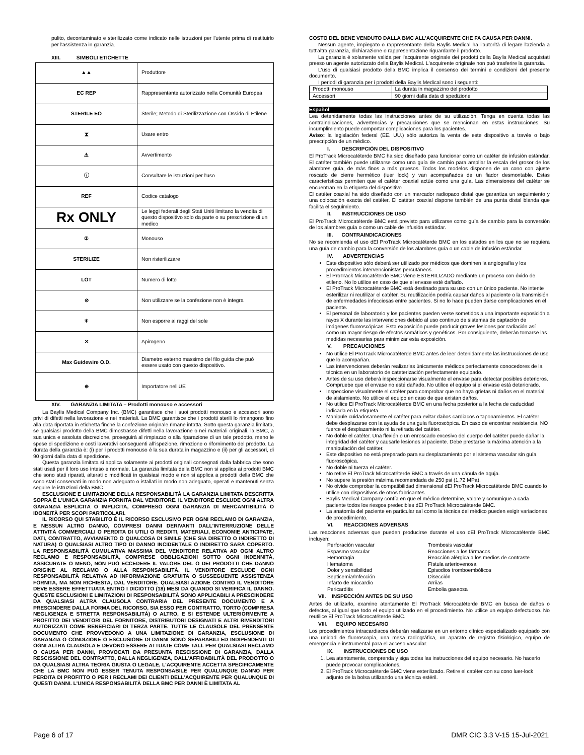pulito, decontaminato e sterilizzato come indicato nelle istruzioni per l'utente prima di restituirlo per l'assistenza in garanzia.
XIII. SIMBOLI ETICHETTE
| ▲▲ | Produttore |
| EC REP | Rappresentante autorizzato nella Comunità Europea |
| STERILE EO | Sterile; Metodo di Sterilizzazione con Ossido di Etilene |
| ⧗ | Usare entro |
| ⚠ | Avvertimento |
| ⓘ | Consultare le istruzioni per l'uso |
| REF | Codice catalogo |
| Rx ONLY | Le leggi federali degli Stati Uniti limitano la vendita di questo dispositivo solo da parte o su prescrizione di un medico |
| ② | Monouso |
| STERILIZE | Non risterilizzare |
| LOT | Numero di lotto |
| ⊘ | Non utilizzare se la confezione non è integra |
| ☀ | Non esporre ai raggi del sole |
| ✕ | Apirogeno |
| Max Guidewire O.D. | Diametro esterno massimo del filo guida che può essere usato con questo dispositivo. |
| ⊕ | Importatore nell'UE |
XIV. GARANZIA LIMITATA – Prodotti monouso e accessori
La Baylis Medical Company Inc. (BMC) garantisce che i suoi prodotti monouso e accessori sono privi di difetti nella lavorazione e nei materiali. La BMC garantisce che i prodotti sterili lo rimangono fino alla data riportata in etichetta finché la confezione originale rimane intatta. Sotto questa garanzia limitata, se qualsiasi prodotto della BMC dimostrasse difetti nella lavorazione o nei materiali originali, la BMC, a sua unica e assoluta discrezione, proseguirà al rimpiazzo o alla riparazione di un tale prodotto, meno le spese di spedizione e costi lavorativi conseguenti all'ispezione, rimozione o rifornimento del prodotto. La durata della garanzia è: (i) per i prodotti monouso è la sua durata in magazzino e (ii) per gli accessori, di 90 giorni dalla data di spedizione.
Questa garanzia limitata si applica solamente ai prodotti originali consegnati dalla fabbrica che sono stati usati per il loro uso inteso e normale. La garanzia limitata della BMC non si applica ai prodotti BMC che sono stati riparati, alterati o modificati in qualsiasi modo e non si applica a prodotti della BMC che sono stati conservati in modo non adeguato o istallati in modo non adeguato, operati e mantenuti senza seguire le istruzioni della BMC.
ESCLUSIONE E LIMITAZIONE DELLA RESPONSABILITÀ LA GARANZIA LIMITATA DESCRITTA SOPRA È L'UNICA GARANZIA FORNITA DAL VENDITORE. IL VENDITORE ESCLUDE OGNI ALTRA GARANZIA ESPLICITA O IMPLICITA, COMPRESO OGNI GARANZIA DI MERCANTIBILITÀ O IDONEITÀ PER SCOPI PARTICOLARI.
IL RICORSO QUI STABILITO È IL RICORSO ESCLUSIVO PER OGNI RECLAMO DI GARANZIA, E NESSUN ALTRO DANNO, COMPRESI DANNI DERIVANTI DALL'INTERRUZIONE DELLE ATTIVITÀ COMMERCIALI O PERDITA DI UTILI O REDDITI, MATERIALI, ECONOMIE ANTICIPATE, DATI, CONTRATTO, AVVIAMENTO O QUALCOSA DI SIMILE (CHE SIA DIRETTO O INDIRETTO DI NATURA) O QUALSIASI ALTRO TIPO DI DANNO INCIDENTALE O INDIRETTO SARÀ COPERTO. LA RESPONSABILITÀ CUMULATIVA MASSIMA DEL VENDITORE RELATIVA AD OGNI ALTRO RECLAMO E RESPONSABILITÀ, COMPRESE OBBLIGAZIONI SOTTO OGNI INDENNITÀ, ASSICURATE O MENO, NON PUÒ ECCEDERE IL VALORE DEL O DEI PRODOTTI CHE DANNO ORIGINE AL RECLAMO O ALLA RESPONSABILITÀ. IL VENDITORE ESCLUDE OGNI RESPONSABILITÀ RELATIVA AD INFORMAZIONE GRATUITA O SUSSEGUENTE ASSISTENZA FORNITA, MA NON RICHIESTA, DAL VENDITORE. QUALSIASI AZIONE CONTRO IL VENDITORE DEVE ESSERE EFFETTUATA ENTRO I DICIOTTO (18) MESI DA QUANDO SI VERIFICA IL DANNO. QUESTE ESCLUSIONI E LIMITAZIONI DI RESPONSABILITÀ SONO APPLICABILI A PRESCINDERE DA QUALSIASI ALTRA CLAUSOLA CONTRARIA DEL PRESENTE DOCUMENTO E A PRESCINDERE DALLA FORMA DEL RICORSO, SIA ESSO PER CONTRATTO, TORTO (COMPRESA NEGLIGENZA E STRETTA RESPONSABILITÀ) O ALTRO, E SI ESTENDE ULTERIORMENTE A PROFITTO DEI VENDITORI DEL FORNITORE, DISTRIBUTORI DESIGNATI E ALTRI RIVENDITORI AUTORIZZATI COME BENEFICIARI DI TERZA PARTE. TUTTE LE CLAUSOLE DEL PRENSENTE DOCUMENTO CHE PROVVEDONO A UNA LIMITAZIONE DI GARANZIA, ESCLUSIONE DI GARANZIA O CONDIZIONE O ESCLUSIONE DI DANNI SONO SEPARABILI ED INDIPENDENTI DI OGNI ALTRA CLAUSOLA E DEVONO ESSERE ATTUATE COME TALI. PER QUALSIASI RECLAMO O CAUSA PER DANNI, PROVOCATI DA PRESUNTA RESCISSIONE DI GARANZIA, DALLA RESCISSIONE DEL CONTRATTO, DALLA NEGLIGENZA, DALL'AFFIDABILITÀ DEL PRODOTTO O DA QUALSIASI ALTRA TEORIA GIUSTA O LEGALE, L'ACQUIRENTE ACCETTA SPECIFICAMENTE CHE LA BMC NON PUÒ ESSER TENUTA RESPONSABILE PER QUALUNQUE DANNO PER PERDITA DI PROFITTO O PER I RECLAMI DEI CLIENTI DELL'ACQUIRENTE PER QUALUNQUE DI QUESTI DANNI. L'UNICA RESPONSABILITÀ DELLA BMC PER DANNI È LIMITATA AL
COSTO DEL BENE VENDUTO DALLA BMC ALL'ACQUIRENTE CHE FA CAUSA PER DANNI.
Nessun agente, impiegato o rappresentante della Baylis Medical ha l'autorità di legare l'azienda a tutt'altra garanzia, dichiarazione o rappresentazione riguardante il prodotto.
La garanzia è solamente valida per l'acquirente originale dei prodotti della Baylis Medical acquistati presso un agente autorizzato della Baylis Medical. L'acquirente originale non può trasferire la garanzia.
L'uso di qualsiasi prodotto della BMC implica il consenso dei termini e condizioni del presente documento.
I periodi di garanzia per i prodotti della Baylis Medical sono i seguenti:
| Prodotti monouso | La durata in magazzino del prodotto |
| Accessori | 90 giorni dalla data di spedizione |
Español
Lea detenidamente todas las instrucciones antes de su utilización. Tenga en cuenta todas las contraindicaciones, advertencias y precauciones que se mencionan en estas instrucciones. Su incumplimiento puede comportar complicaciones para los pacientes.
Aviso: la legislación federal (EE. UU.) sólo autoriza la venta de este dispositivo a través o bajo prescripción de un médico.
I. DESCRIPCIÓN DEL DISPOSITIVO
El ProTrack Microcatéterde BMC ha sido diseñado para funcionar como un catéter de infusión estándar. El catéter también puede utilizarse como una guía de cambio para ampliar la escala del grosor de los alambres guía, de más finos a más gruesos. Todos los modelos disponen de un cono con ajuste roscado de cierre hermético (luer lock) y van acompañados de un fiador desmontable. Estas características permiten que el catéter coaxial actúe como una guía. Las dimensiones del catéter se encuentran en la etiqueta del dispositivo.
El catéter coaxial ha sido diseñado con un marcador radiopaco distal que garantiza un seguimiento y una colocación exacta del catéter. El catéter coaxial dispone también de una punta distal blanda que facilita el seguimiento.
II. INSTRUCCIONES DE USO
El ProTrack Microcatéterde BMC está previsto para utilizarse como guía de cambio para la conversión de los alambres guía o como un cable de infusión estándar.
III. CONTRAINDICACIONES
No se recomienda el uso dEl ProTrack Microcatéterde BMC en los estados en los que no se requiera una guía de cambio para la conversión de los alambres guía o un cable de infusión estándar.
IV. ADVERTENCIAS
Este dispositivo sólo deberá ser utilizado por médicos que dominen la angiografía y los procedimientos intervencionistas percutáneos.
El ProTrack Microcatéterde BMC viene ESTERILIZADO mediante un proceso con óxido de etileno. No lo utilice en caso de que el envase esté dañado.
El ProTrack Microcatéterde BMC está destinado para su uso con un único paciente. No intente esterilizar ni reutilizar el catéter. Su reutilización podría causar daños al paciente o la transmisión de enfermedades infecciosas entre pacientes. Si no lo hace pueden darse complicaciones en el paciente.
El personal de laboratorio y los pacientes pueden verse sometidos a una importante exposición a rayos X durante las intervenciones debido al uso continuo de sistemas de captación de imágenes fluoroscópicas. Esta exposición puede producir graves lesiones por radiación así como un mayor riesgo de efectos somáticos y genéticos. Por consiguiente, deberán tomarse las medidas necesarias para minimizar esta exposición.
V. PRECAUCIONES
No utilice El ProTrack Microcatéterde BMC antes de leer detenidamente las instrucciones de uso que lo acompañan.
Las intervenciones deberán realizarlas únicamente médicos perfectamente conocedores de la técnica en un laboratorio de cateterización perfectamente equipado.
Antes de su uso deberá inspeccionarse visualmente el envase para detectar posibles deterioros. Compruebe que el envase no esté dañado. No utilice el equipo si el envase está deteriorado.
Inspeccione visualmente el catéter para comprobar que no haya grietas ni daños en el material de aislamiento. No utilice el equipo en caso de que existan daños.
No utilice El ProTrack Microcatéterde BMC en una fecha posterior a la fecha de caducidad indicada en la etiqueta.
Manipule cuidadosamente el catéter para evitar daños cardiacos o taponamientos. El catéter debe desplazarse con la ayuda de una guía fluoroscópica. En caso de encontrar resistencia, NO fuerce el desplazamiento ni la retirada del catéter.
No doble el catéter. Una flexión o un enroscado excesivo del cuerpo del catéter puede dañar la integridad del catéter y causarle lesiones al paciente. Debe prestarse la máxima atención a la manipulación del catéter.
Este dispositivo no está preparado para su desplazamiento por el sistema vascular sin guía fluoroscópica.
No doble ni tuerza el catéter.
No retire El ProTrack Microcatéterde BMC a través de una cánula de aguja.
No supere la presión máxima recomendada de 250 psi (1,72 MPa).
No olvide comprobar la compatibilidad dimensional dEl ProTrack Microcatéterde BMC cuando lo utilice con dispositivos de otros fabricantes.
Baylis Medical Company confía en que el médico determine, valore y comunique a cada paciente todos los riesgos predecibles dEl ProTrack Microcatéterde BMC.
La anatomía del paciente en particular así como la técnica del médico pueden exigir variaciones de procedimiento.
VI. REACCIONES ADVERSAS
Las reacciones adversas que pueden producirse durante el uso dEl ProTrack Microcatéterde BMC incluyen:
Perforación vascular Trombosis vascular Espasmo vascular Reacciones a los fármacos Hemorragia Reacción alérgica a los medios de contraste Hematoma Fístula arteriovenosa Dolor y sensibilidad Episodios tromboembólicos Septicemia/Infección Disección Infarto de miocardio Arriias Pericarditis Embolia gaseosa
VII. INSPECCIÓN ANTES DE SU USO
Antes de utilizarlo, examine atentamente El ProTrack Microcatéterde BMC en busca de daños o defectos, al igual que todo el equipo utilizado en el procedimiento. No utilice un equipo defectuoso. No reutilice El ProTrack Microcatéterde BMC.
VIII. EQUIPO NECESARIO
Los procedimientos intracardiacos deberán realizarse en un entorno clínico especializado equipado con una unidad de fluoroscopia, una mesa radiográfica, un aparato de registro fisiológico, equipo de emergencia e instrumental para el acceso vascular.
IX. INSTRUCCIONES DE USO
1. Lea atentamente, comprenda y siga todas las instrucciones del equipo necesario. No hacerlo puede provocar complicaciones.
2. El ProTrack Microcatéterde BMC viene esterilizado. Retire el catéter con su cono luer-lock adjunto de la bolsa utilizando una técnica estéril.
Page 6 of 17 DMR CIC 3.3 V-15 15-Jul-2021